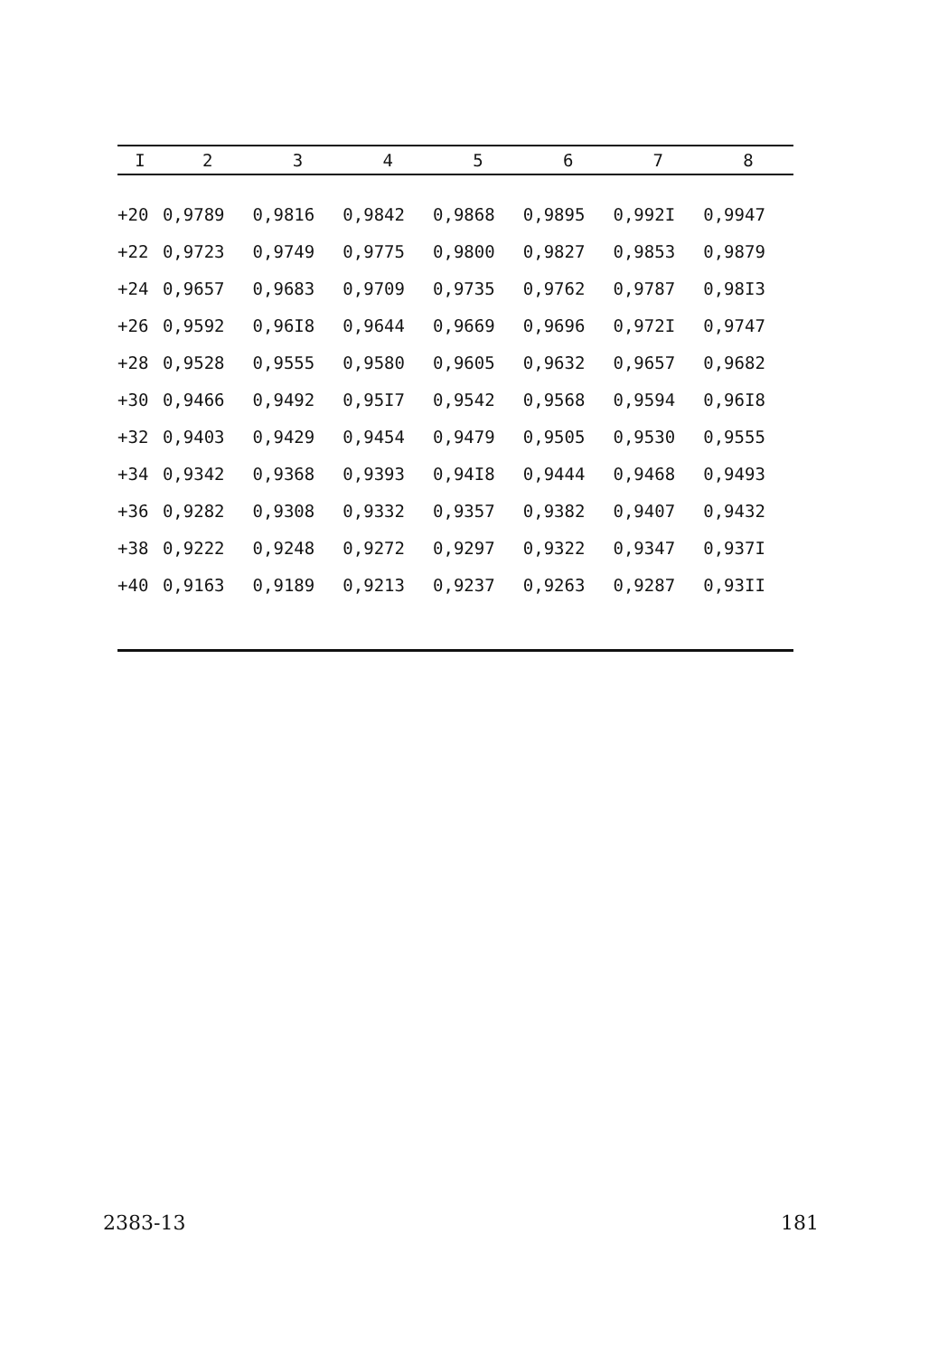| I | 2 | 3 | 4 | 5 | 6 | 7 | 8 |
| --- | --- | --- | --- | --- | --- | --- | --- |
| +20 | 0,9789 | 0,9816 | 0,9842 | 0,9868 | 0,9895 | 0,992I | 0,9947 |
| +22 | 0,9723 | 0,9749 | 0,9775 | 0,9800 | 0,9827 | 0,9853 | 0,9879 |
| +24 | 0,9657 | 0,9683 | 0,9709 | 0,9735 | 0,9762 | 0,9787 | 0,98I3 |
| +26 | 0,9592 | 0,96I8 | 0,9644 | 0,9669 | 0,9696 | 0,972I | 0,9747 |
| +28 | 0,9528 | 0,9555 | 0,9580 | 0,9605 | 0,9632 | 0,9657 | 0,9682 |
| +30 | 0,9466 | 0,9492 | 0,95I7 | 0,9542 | 0,9568 | 0,9594 | 0,96I8 |
| +32 | 0,9403 | 0,9429 | 0,9454 | 0,9479 | 0,9505 | 0,9530 | 0,9555 |
| +34 | 0,9342 | 0,9368 | 0,9393 | 0,94I8 | 0,9444 | 0,9468 | 0,9493 |
| +36 | 0,9282 | 0,9308 | 0,9332 | 0,9357 | 0,9382 | 0,9407 | 0,9432 |
| +38 | 0,9222 | 0,9248 | 0,9272 | 0,9297 | 0,9322 | 0,9347 | 0,937I |
| +40 | 0,9163 | 0,9189 | 0,9213 | 0,9237 | 0,9263 | 0,9287 | 0,93II |
2383-13 181